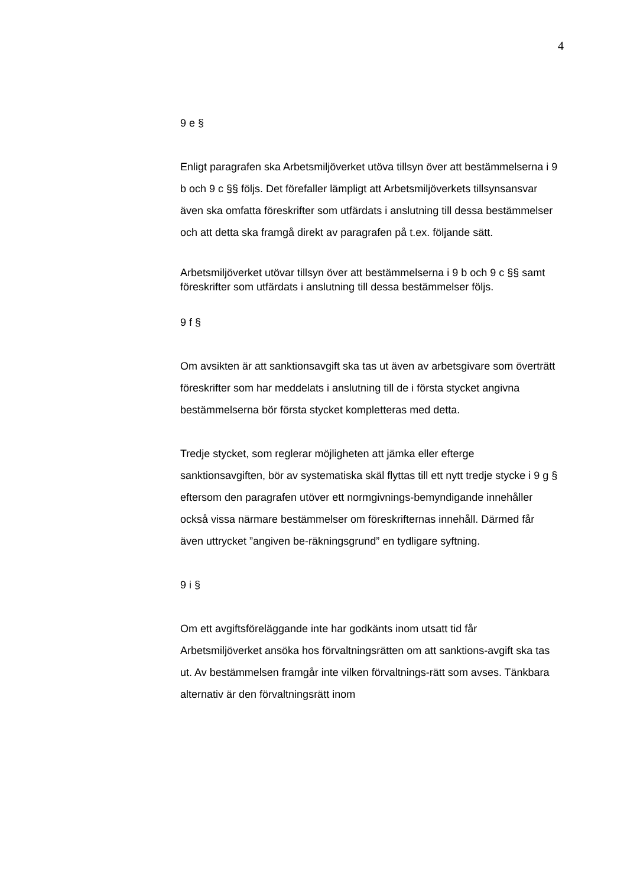4
9 e §
Enligt paragrafen ska Arbetsmiljöverket utöva tillsyn över att bestämmelserna i 9 b och 9 c §§ följs. Det förefaller lämpligt att Arbetsmiljöverkets tillsynsansvar även ska omfatta föreskrifter som utfärdats i anslutning till dessa bestämmelser och att detta ska framgå direkt av paragrafen på t.ex. följande sätt.
Arbetsmiljöverket utövar tillsyn över att bestämmelserna i 9 b och 9 c §§ samt föreskrifter som utfärdats i anslutning till dessa bestämmelser följs.
9 f §
Om avsikten är att sanktionsavgift ska tas ut även av arbetsgivare som överträtt föreskrifter som har meddelats i anslutning till de i första stycket angivna bestämmelserna bör första stycket kompletteras med detta.
Tredje stycket, som reglerar möjligheten att jämka eller efterge sanktionsavgiften, bör av systematiska skäl flyttas till ett nytt tredje stycke i 9 g § eftersom den paragrafen utöver ett normgivnings-bemyndigande innehåller också vissa närmare bestämmelser om föreskrifternas innehåll. Därmed får även uttrycket ”angiven be-räkningsgrund” en tydligare syftning.
9 i §
Om ett avgiftsföreläggande inte har godkänts inom utsatt tid får Arbetsmiljöverket ansöka hos förvaltningsrätten om att sanktions-avgift ska tas ut. Av bestämmelsen framgår inte vilken förvaltnings-rätt som avses. Tänkbara alternativ är den förvaltningsrätt inom